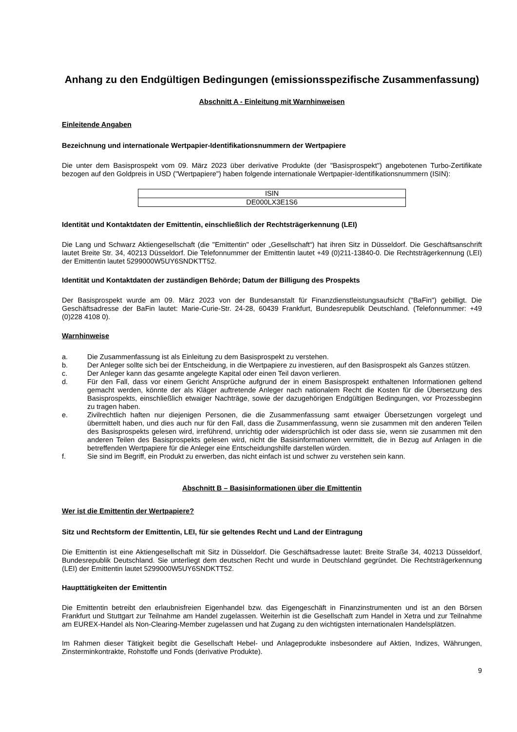Anhang zu den Endgültigen Bedingungen (emissionsspezifische Zusammenfassung)
Abschnitt A - Einleitung mit Warnhinweisen
Einleitende Angaben
Bezeichnung und internationale Wertpapier-Identifikationsnummern der Wertpapiere
Die unter dem Basisprospekt vom 09. März 2023 über derivative Produkte (der "Basisprospekt") angebotenen Turbo-Zertifikate bezogen auf den Goldpreis in USD ("Wertpapiere") haben folgende internationale Wertpapier-Identifikationsnummern (ISIN):
| ISIN |
| --- |
| DE000LX3E1S6 |
Identität und Kontaktdaten der Emittentin, einschließlich der Rechtsträgerkennung (LEI)
Die Lang und Schwarz Aktiengesellschaft (die "Emittentin" oder „Gesellschaft“) hat ihren Sitz in Düsseldorf. Die Geschäftsanschrift lautet Breite Str. 34, 40213 Düsseldorf. Die Telefonnummer der Emittentin lautet +49 (0)211-13840-0. Die Rechtsträgerkennung (LEI) der Emittentin lautet 5299000W5UY6SNDKTT52.
Identität und Kontaktdaten der zuständigen Behörde; Datum der Billigung des Prospekts
Der Basisprospekt wurde am 09. März 2023 von der Bundesanstalt für Finanzdienstleistungsaufsicht ("BaFin") gebilligt. Die Geschäftsadresse der BaFin lautet: Marie-Curie-Str. 24-28, 60439 Frankfurt, Bundesrepublik Deutschland. (Telefonnummer: +49 (0)228 4108 0).
Warnhinweise
a. Die Zusammenfassung ist als Einleitung zu dem Basisprospekt zu verstehen.
b. Der Anleger sollte sich bei der Entscheidung, in die Wertpapiere zu investieren, auf den Basisprospekt als Ganzes stützen.
c. Der Anleger kann das gesamte angelegte Kapital oder einen Teil davon verlieren.
d. Für den Fall, dass vor einem Gericht Ansprüche aufgrund der in einem Basisprospekt enthaltenen Informationen geltend gemacht werden, könnte der als Kläger auftretende Anleger nach nationalem Recht die Kosten für die Übersetzung des Basisprospekts, einschließlich etwaiger Nachträge, sowie der dazugehörigen Endgültigen Bedingungen, vor Prozessbeginn zu tragen haben.
e. Zivilrechtlich haften nur diejenigen Personen, die die Zusammenfassung samt etwaiger Übersetzungen vorgelegt und übermittelt haben, und dies auch nur für den Fall, dass die Zusammenfassung, wenn sie zusammen mit den anderen Teilen des Basisprospekts gelesen wird, irreführend, unrichtig oder widersprüchlich ist oder dass sie, wenn sie zusammen mit den anderen Teilen des Basisprospekts gelesen wird, nicht die Basisinformationen vermittelt, die in Bezug auf Anlagen in die betreffenden Wertpapiere für die Anleger eine Entscheidungshilfe darstellen würden.
f. Sie sind im Begriff, ein Produkt zu erwerben, das nicht einfach ist und schwer zu verstehen sein kann.
Abschnitt B – Basisinformationen über die Emittentin
Wer ist die Emittentin der Wertpapiere?
Sitz und Rechtsform der Emittentin, LEI, für sie geltendes Recht und Land der Eintragung
Die Emittentin ist eine Aktiengesellschaft mit Sitz in Düsseldorf. Die Geschäftsadresse lautet: Breite Straße 34, 40213 Düsseldorf, Bundesrepublik Deutschland. Sie unterliegt dem deutschen Recht und wurde in Deutschland gegründet. Die Rechtsträgerkennung (LEI) der Emittentin lautet 5299000W5UY6SNDKTT52.
Haupttätigkeiten der Emittentin
Die Emittentin betreibt den erlaubnisfreien Eigenhandel bzw. das Eigengeschäft in Finanzinstrumenten und ist an den Börsen Frankfurt und Stuttgart zur Teilnahme am Handel zugelassen. Weiterhin ist die Gesellschaft zum Handel in Xetra und zur Teilnahme am EUREX-Handel als Non-Clearing-Member zugelassen und hat Zugang zu den wichtigsten internationalen Handelsplätzen.
Im Rahmen dieser Tätigkeit begibt die Gesellschaft Hebel- und Anlageprodukte insbesondere auf Aktien, Indizes, Währungen, Zinsterminkontrakte, Rohstoffe und Fonds (derivative Produkte).
9